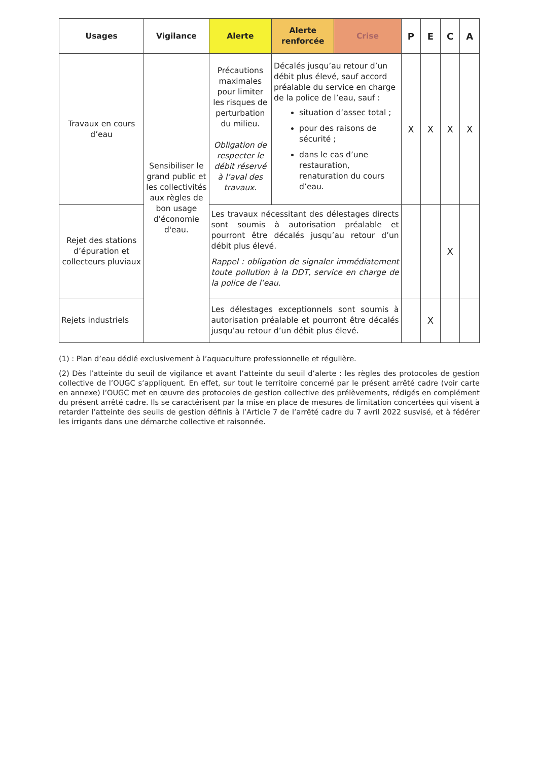| Usages | Vigilance | Alerte | Alerte renforcée | Crise | P | E | C | A |
| --- | --- | --- | --- | --- | --- | --- | --- | --- |
| Travaux en cours d’eau | Sensibiliser le grand public et les collectivités aux règles de bon usage d'économie d'eau. | Précautions maximales pour limiter les risques de perturbation du milieu. Obligation de respecter le débit réservé à l’aval des travaux. | Décalés jusqu’au retour d’un débit plus élevé, sauf accord préalable du service en charge de la police de l’eau, sauf : situation d’assec total ; pour des raisons de sécurité ; dans le cas d’une restauration, renaturation du cours d’eau. | | X | X | X | X |
| Rejet des stations d’épuration et collecteurs pluviaux | | Les travaux nécessitant des délestages directs sont soumis à autorisation préalable et pourront être décalés jusqu’au retour d’un débit plus élevé. Rappel : obligation de signaler immédiatement toute pollution à la DDT, service en charge de la police de l’eau. | | | | | X | |
| Rejets industriels | | Les délestages exceptionnels sont soumis à autorisation préalable et pourront être décalés jusqu’au retour d’un débit plus élevé. | | | | X | | |
(1) : Plan d’eau dédié exclusivement à l’aquaculture professionnelle et régulière.
(2) Dès l’atteinte du seuil de vigilance et avant l’atteinte du seuil d’alerte : les règles des protocoles de gestion collective de l’OUGC s’appliquent. En effet, sur tout le territoire concerné par le présent arrêté cadre (voir carte en annexe) l’OUGC met en œuvre des protocoles de gestion collective des prélèvements, rédigés en complément du présent arrêté cadre. Ils se caractérisent par la mise en place de mesures de limitation concertées qui visent à retarder l’atteinte des seuils de gestion définis à l’Article 7 de l’arrêté cadre du 7 avril 2022 susvisé, et à fédérer les irrigants dans une démarche collective et raisonnée.